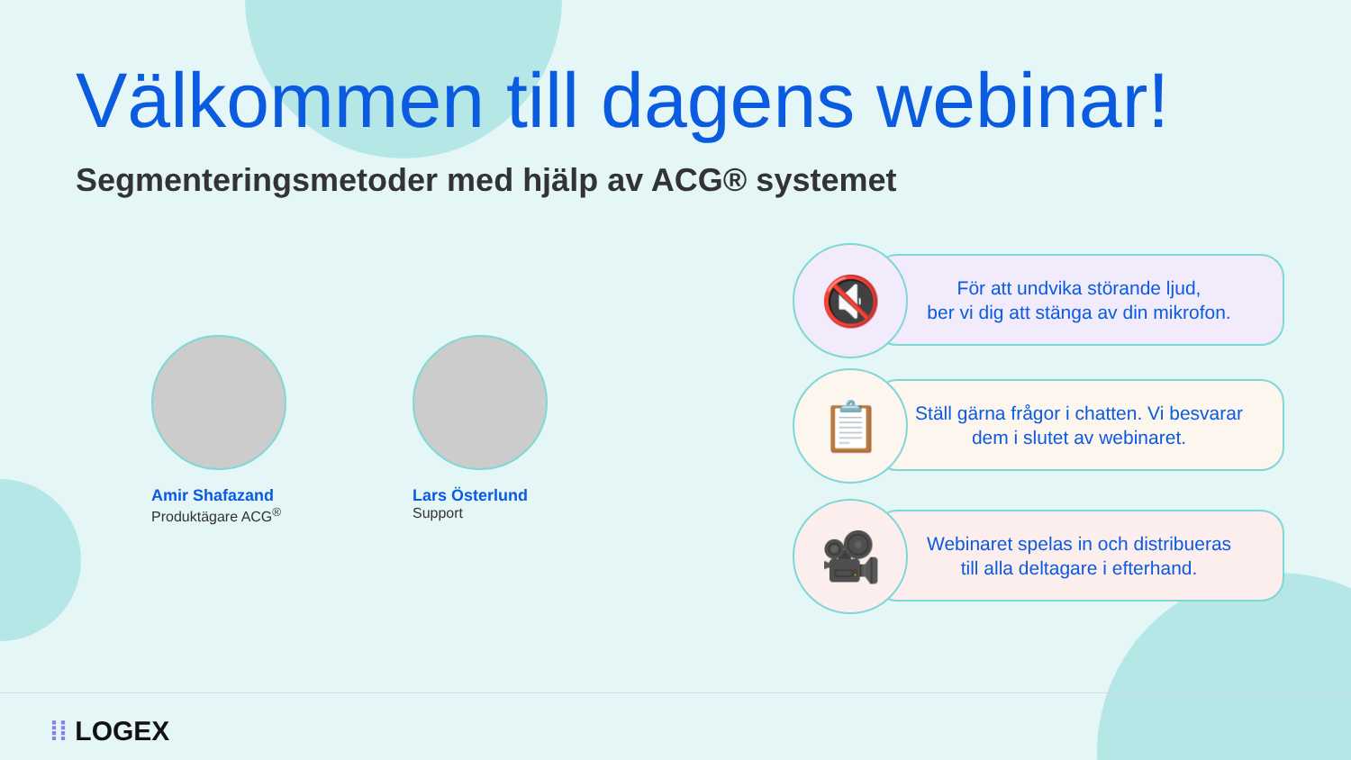Välkommen till dagens webinar!
Segmenteringsmetoder med hjälp av ACG® systemet
Amir Shafazand
Produktägare ACG<sup>®</sup>
Lars Österlund
Support
För att undvika störande ljud,
ber vi dig att stänga av din mikrofon.
🔇
Ställ gärna frågor i chatten. Vi besvarar
dem i slutet av webinaret.
📋
Webinaret spelas in och distribueras
till alla deltagare i efterhand.
🎥
⁞⁞ LOGEX